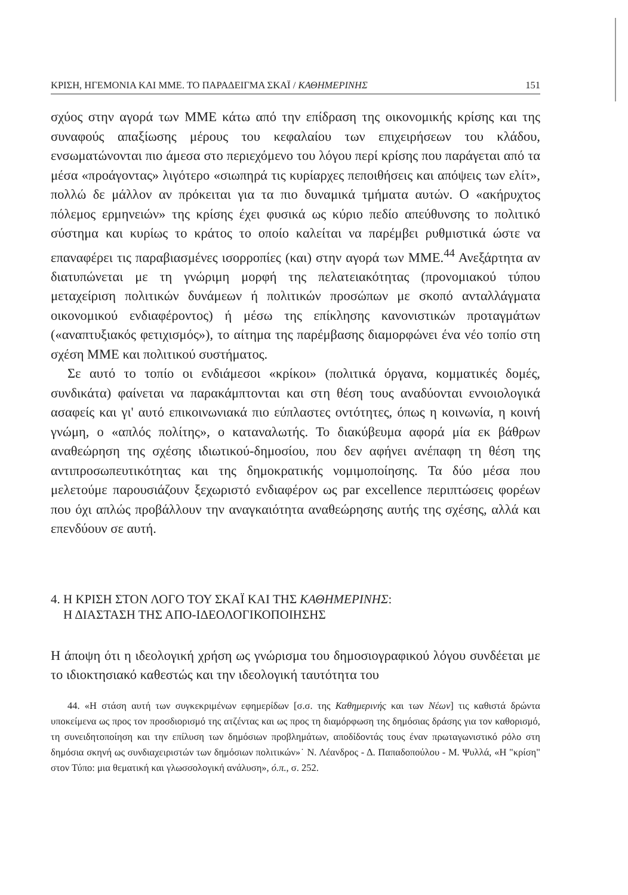ΚΡΙΣΗ, ΗΓΕΜΟΝΙΑ ΚΑΙ ΜΜΕ. ΤΟ ΠΑΡΑΔΕΙΓΜΑ ΣΚΑΪ / ΚΑΘΗΜΕΡΙΝΗΣ 151
σχύος στην αγορά των ΜΜΕ κάτω από την επίδραση της οικονομικής κρίσης και της συναφούς απαξίωσης μέρους του κεφαλαίου των επιχειρήσεων του κλάδου, ενσωματώνονται πιο άμεσα στο περιεχόμενο του λόγου περί κρίσης που παράγεται από τα μέσα «προάγοντας» λιγότερο «σιωπηρά τις κυρίαρχες πεποιθήσεις και απόψεις των ελίτ», πολλώ δε μάλλον αν πρόκειται για τα πιο δυναμικά τμήματα αυτών. Ο «ακήρυχτος πόλεμος ερμηνειών» της κρίσης έχει φυσικά ως κύριο πεδίο απεύθυνσης το πολιτικό σύστημα και κυρίως το κράτος το οποίο καλείται να παρέμβει ρυθμιστικά ώστε να επαναφέρει τις παραβιασμένες ισορροπίες (και) στην αγορά των ΜΜΕ.<sup>44</sup> Ανεξάρτητα αν διατυπώνεται με τη γνώριμη μορφή της πελατειακότητας (προνομιακού τύπου μεταχείριση πολιτικών δυνάμεων ή πολιτικών προσώπων με σκοπό ανταλλάγματα οικονομικού ενδιαφέροντος) ή μέσω της επίκλησης κανονιστικών προταγμάτων («αναπτυξιακός φετιχισμός»), το αίτημα της παρέμβασης διαμορφώνει ένα νέο τοπίο στη σχέση ΜΜΕ και πολιτικού συστήματος.
Σε αυτό το τοπίο οι ενδιάμεσοι «κρίκοι» (πολιτικά όργανα, κομματικές δομές, συνδικάτα) φαίνεται να παρακάμπτονται και στη θέση τους αναδύονται εννοιολογικά ασαφείς και γι' αυτό επικοινωνιακά πιο εύπλαστες οντότητες, όπως η κοινωνία, η κοινή γνώμη, ο «απλός πολίτης», ο καταναλωτής. Το διακύβευμα αφορά μία εκ βάθρων αναθεώρηση της σχέσης ιδιωτικού-δημοσίου, που δεν αφήνει ανέπαφη τη θέση της αντιπροσωπευτικότητας και της δημοκρατικής νομιμοποίησης. Τα δύο μέσα που μελετούμε παρουσιάζουν ξεχωριστό ενδιαφέρον ως par excellence περιπτώσεις φορέων που όχι απλώς προβάλλουν την αναγκαιότητα αναθεώρησης αυτής της σχέσης, αλλά και επενδύουν σε αυτή.
4. Η ΚΡΙΣΗ ΣΤΟΝ ΛΟΓΟ ΤΟΥ ΣΚΑΪ ΚΑΙ ΤΗΣ ΚΑΘΗΜΕΡΙΝΗΣ:
Η ΔΙΑΣΤΑΣΗ ΤΗΣ ΑΠΟ-ΙΔΕΟΛΟΓΙΚΟΠΟΙΗΣΗΣ
Η άποψη ότι η ιδεολογική χρήση ως γνώρισμα του δημοσιογραφικού λόγου συνδέεται με το ιδιοκτησιακό καθεστώς και την ιδεολογική ταυτότητα του
44. «Η στάση αυτή των συγκεκριμένων εφημερίδων [σ.σ. της Καθημερινής και των Νέων] τις καθιστά δρώντα υποκείμενα ως προς τον προσδιορισμό της ατζέντας και ως προς τη διαμόρφωση της δημόσιας δράσης για τον καθορισμό, τη συνειδητοποίηση και την επίλυση των δημόσιων προβλημάτων, αποδίδοντάς τους έναν πρωταγωνιστικό ρόλο στη δημόσια σκηνή ως συνδιαχειριστών των δημόσιων πολιτικών»˙ Ν. Λέανδρος - Δ. Παπαδοπούλου - Μ. Ψυλλά, «Η "κρίση" στον Τύπο: μια θεματική και γλωσσολογική ανάλυση», ό.π., σ. 252.